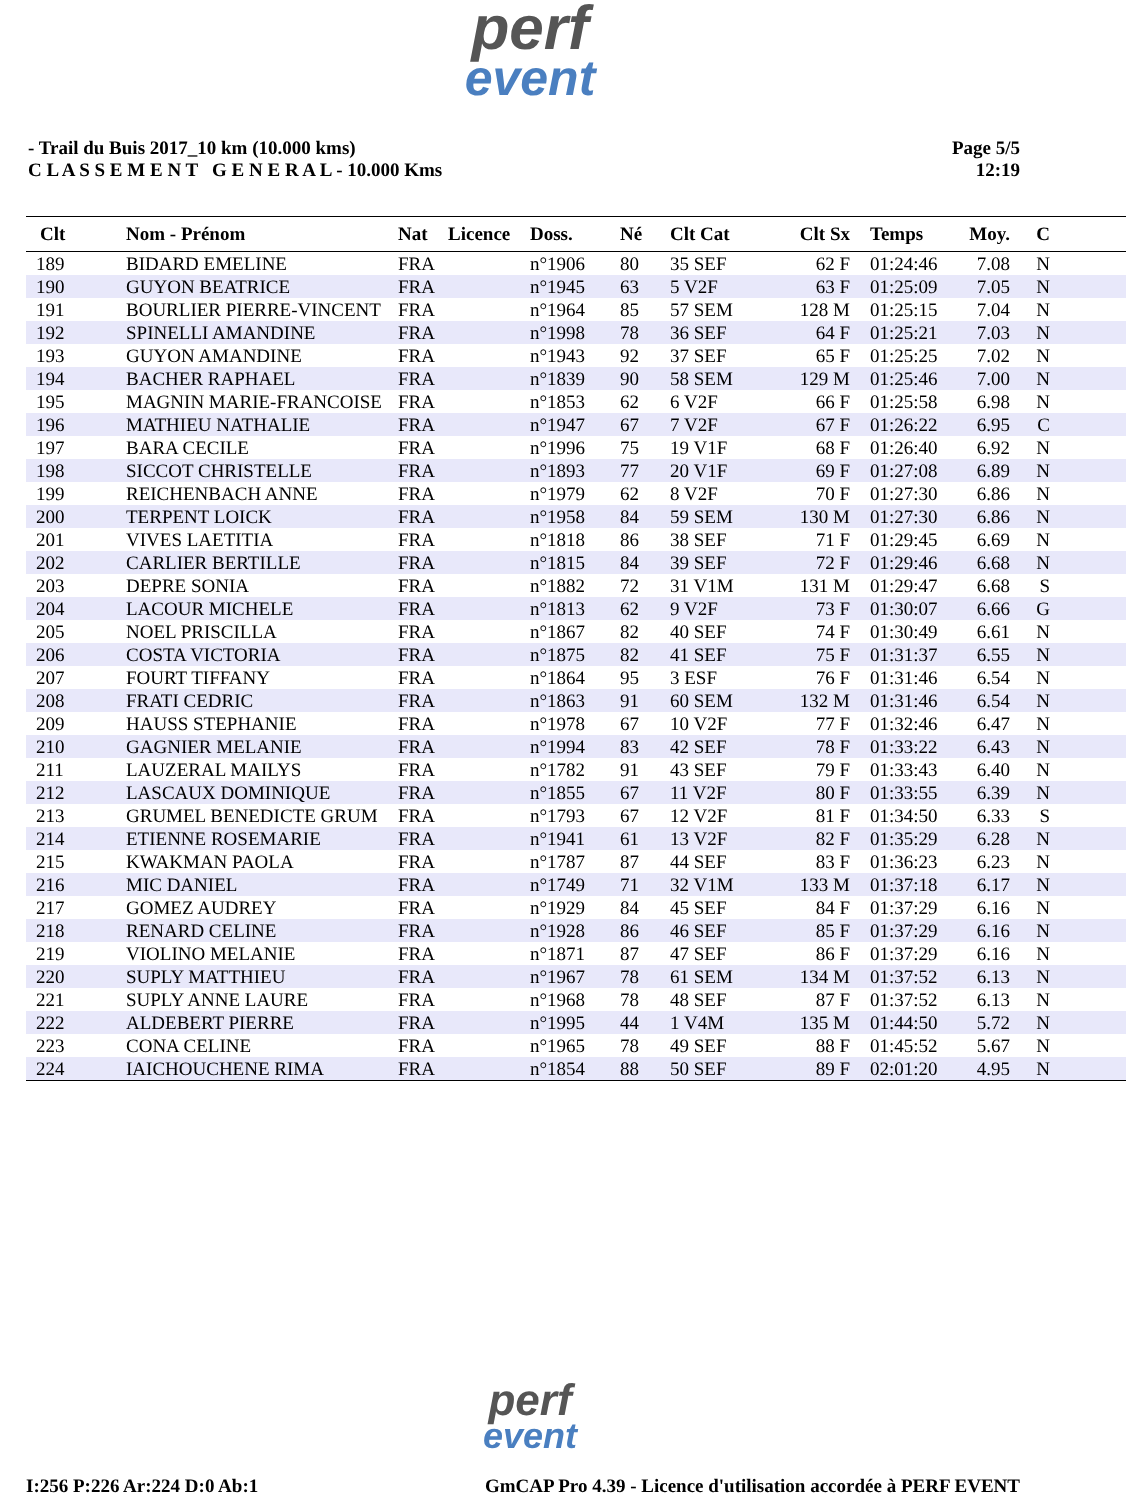perf
event
- Trail du Buis 2017_10 km (10.000 kms)
C L A S S E M E N T G E N E R A L - 10.000 Kms
Page 5/5
12:19
| Clt | Nom - Prénom | Nat | Licence | Doss. | Né | Clt Cat | Clt Sx | Temps | Moy. | C | |
| --- | --- | --- | --- | --- | --- | --- | --- | --- | --- | --- | --- |
| 189 | BIDARD EMELINE | FRA | | n°1906 | 80 | 35 SEF | 62 F | 01:24:46 | 7.08 | N | |
| 190 | GUYON BEATRICE | FRA | | n°1945 | 63 | 5 V2F | 63 F | 01:25:09 | 7.05 | N | |
| 191 | BOURLIER PIERRE-VINCENT | FRA | | n°1964 | 85 | 57 SEM | 128 M | 01:25:15 | 7.04 | N | |
| 192 | SPINELLI AMANDINE | FRA | | n°1998 | 78 | 36 SEF | 64 F | 01:25:21 | 7.03 | N | |
| 193 | GUYON AMANDINE | FRA | | n°1943 | 92 | 37 SEF | 65 F | 01:25:25 | 7.02 | N | |
| 194 | BACHER RAPHAEL | FRA | | n°1839 | 90 | 58 SEM | 129 M | 01:25:46 | 7.00 | N | |
| 195 | MAGNIN MARIE-FRANCOISE | FRA | | n°1853 | 62 | 6 V2F | 66 F | 01:25:58 | 6.98 | N | |
| 196 | MATHIEU NATHALIE | FRA | | n°1947 | 67 | 7 V2F | 67 F | 01:26:22 | 6.95 | C | |
| 197 | BARA CECILE | FRA | | n°1996 | 75 | 19 V1F | 68 F | 01:26:40 | 6.92 | N | |
| 198 | SICCOT CHRISTELLE | FRA | | n°1893 | 77 | 20 V1F | 69 F | 01:27:08 | 6.89 | N | |
| 199 | REICHENBACH ANNE | FRA | | n°1979 | 62 | 8 V2F | 70 F | 01:27:30 | 6.86 | N | |
| 200 | TERPENT LOICK | FRA | | n°1958 | 84 | 59 SEM | 130 M | 01:27:30 | 6.86 | N | |
| 201 | VIVES LAETITIA | FRA | | n°1818 | 86 | 38 SEF | 71 F | 01:29:45 | 6.69 | N | |
| 202 | CARLIER BERTILLE | FRA | | n°1815 | 84 | 39 SEF | 72 F | 01:29:46 | 6.68 | N | |
| 203 | DEPRE SONIA | FRA | | n°1882 | 72 | 31 V1M | 131 M | 01:29:47 | 6.68 | S | |
| 204 | LACOUR MICHELE | FRA | | n°1813 | 62 | 9 V2F | 73 F | 01:30:07 | 6.66 | G | |
| 205 | NOEL PRISCILLA | FRA | | n°1867 | 82 | 40 SEF | 74 F | 01:30:49 | 6.61 | N | |
| 206 | COSTA VICTORIA | FRA | | n°1875 | 82 | 41 SEF | 75 F | 01:31:37 | 6.55 | N | |
| 207 | FOURT TIFFANY | FRA | | n°1864 | 95 | 3 ESF | 76 F | 01:31:46 | 6.54 | N | |
| 208 | FRATI CEDRIC | FRA | | n°1863 | 91 | 60 SEM | 132 M | 01:31:46 | 6.54 | N | |
| 209 | HAUSS STEPHANIE | FRA | | n°1978 | 67 | 10 V2F | 77 F | 01:32:46 | 6.47 | N | |
| 210 | GAGNIER MELANIE | FRA | | n°1994 | 83 | 42 SEF | 78 F | 01:33:22 | 6.43 | N | |
| 211 | LAUZERAL MAILYS | FRA | | n°1782 | 91 | 43 SEF | 79 F | 01:33:43 | 6.40 | N | |
| 212 | LASCAUX DOMINIQUE | FRA | | n°1855 | 67 | 11 V2F | 80 F | 01:33:55 | 6.39 | N | |
| 213 | GRUMEL BENEDICTE GRUM | FRA | | n°1793 | 67 | 12 V2F | 81 F | 01:34:50 | 6.33 | S | |
| 214 | ETIENNE ROSEMARIE | FRA | | n°1941 | 61 | 13 V2F | 82 F | 01:35:29 | 6.28 | N | |
| 215 | KWAKMAN PAOLA | FRA | | n°1787 | 87 | 44 SEF | 83 F | 01:36:23 | 6.23 | N | |
| 216 | MIC DANIEL | FRA | | n°1749 | 71 | 32 V1M | 133 M | 01:37:18 | 6.17 | N | |
| 217 | GOMEZ AUDREY | FRA | | n°1929 | 84 | 45 SEF | 84 F | 01:37:29 | 6.16 | N | |
| 218 | RENARD CELINE | FRA | | n°1928 | 86 | 46 SEF | 85 F | 01:37:29 | 6.16 | N | |
| 219 | VIOLINO MELANIE | FRA | | n°1871 | 87 | 47 SEF | 86 F | 01:37:29 | 6.16 | N | |
| 220 | SUPLY MATTHIEU | FRA | | n°1967 | 78 | 61 SEM | 134 M | 01:37:52 | 6.13 | N | |
| 221 | SUPLY ANNE LAURE | FRA | | n°1968 | 78 | 48 SEF | 87 F | 01:37:52 | 6.13 | N | |
| 222 | ALDEBERT PIERRE | FRA | | n°1995 | 44 | 1 V4M | 135 M | 01:44:50 | 5.72 | N | |
| 223 | CONA CELINE | FRA | | n°1965 | 78 | 49 SEF | 88 F | 01:45:52 | 5.67 | N | |
| 224 | IAICHOUCHENE RIMA | FRA | | n°1854 | 88 | 50 SEF | 89 F | 02:01:20 | 4.95 | N | |
perf
event
I:256 P:226 Ar:224 D:0 Ab:1 GmCAP Pro 4.39 - Licence d'utilisation accordée à PERF EVENT